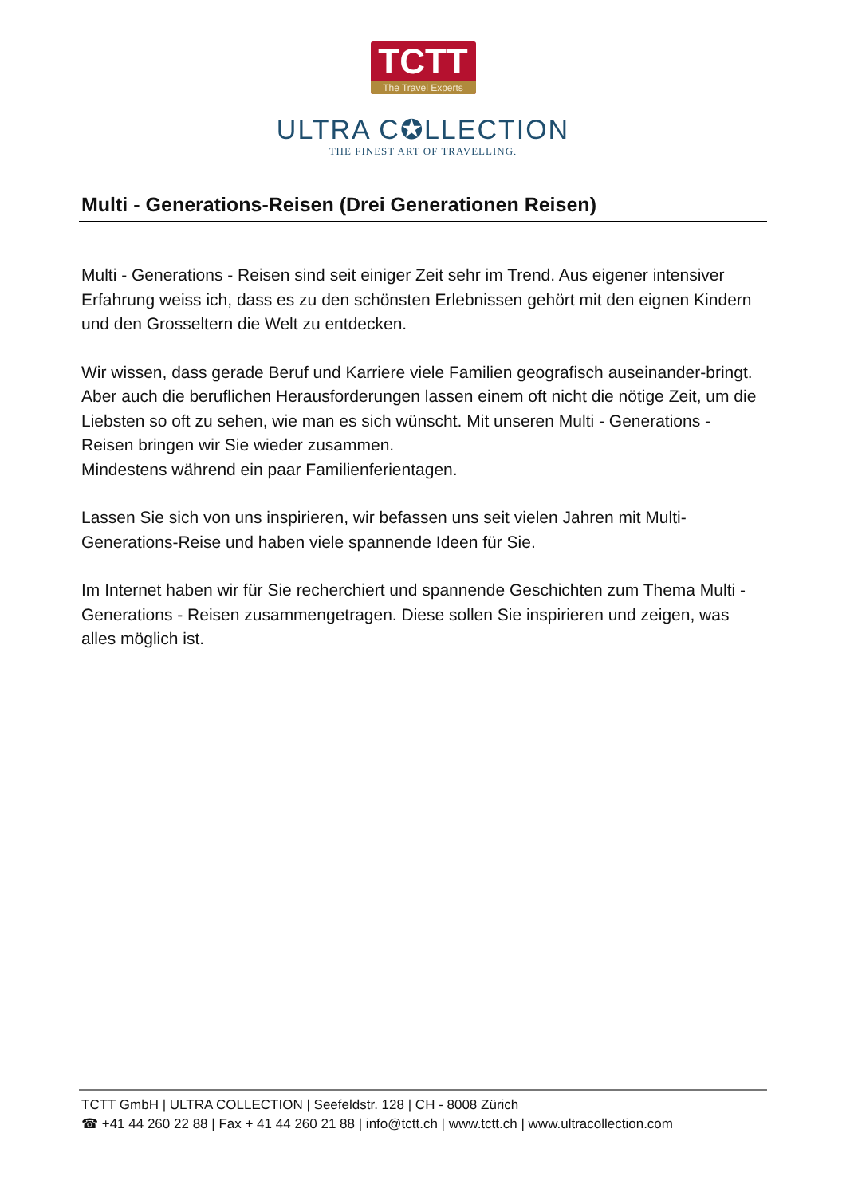TCTT
The Travel Experts
ULTRA C✪LLECTION
THE FINEST ART OF TRAVELLING.
Multi - Generations-Reisen (Drei Generationen Reisen)
Multi - Generations - Reisen sind seit einiger Zeit sehr im Trend. Aus eigener intensiver Erfahrung weiss ich, dass es zu den schönsten Erlebnissen gehört mit den eignen Kindern und den Grosseltern die Welt zu entdecken.
Wir wissen, dass gerade Beruf und Karriere viele Familien geografisch auseinander-bringt. Aber auch die beruflichen Herausforderungen lassen einem oft nicht die nötige Zeit, um die Liebsten so oft zu sehen, wie man es sich wünscht. Mit unseren Multi - Generations - Reisen bringen wir Sie wieder zusammen.
Mindestens während ein paar Familienferientagen.
Lassen Sie sich von uns inspirieren, wir befassen uns seit vielen Jahren mit Multi-Generations-Reise und haben viele spannende Ideen für Sie.
Im Internet haben wir für Sie recherchiert und spannende Geschichten zum Thema Multi - Generations - Reisen zusammengetragen. Diese sollen Sie inspirieren und zeigen, was alles möglich ist.
TCTT GmbH | ULTRA COLLECTION | Seefeldstr. 128 | CH - 8008 Zürich
☎ +41 44 260 22 88 | Fax + 41 44 260 21 88 | info@tctt.ch | www.tctt.ch | www.ultracollection.com